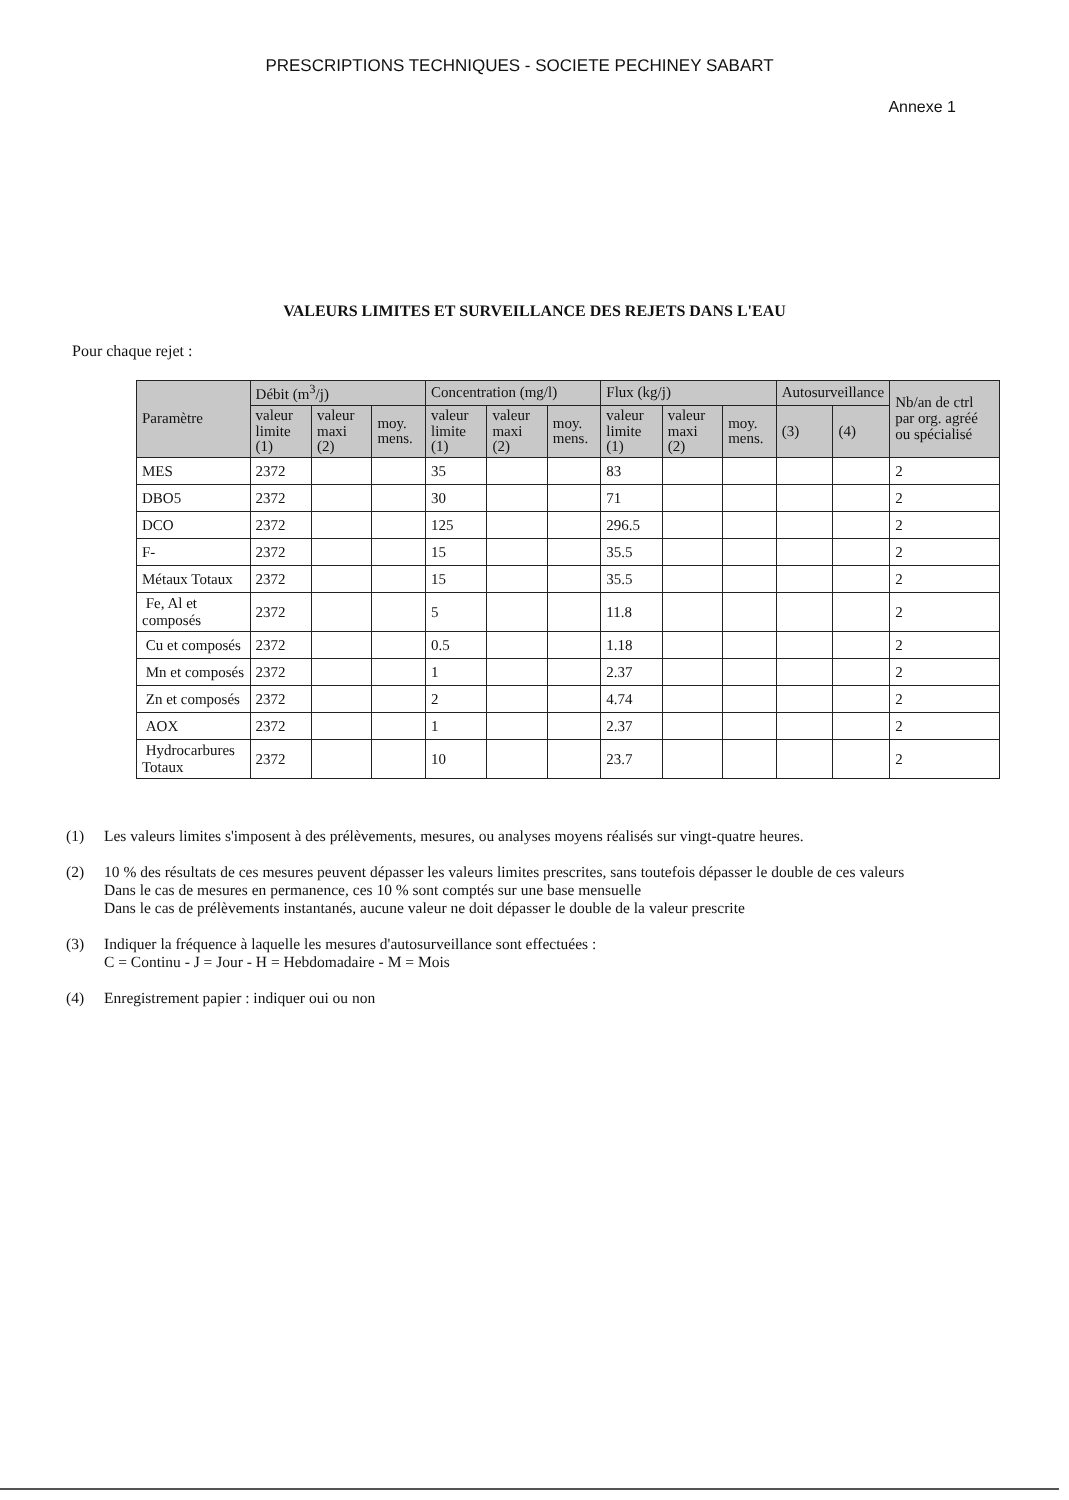PRESCRIPTIONS TECHNIQUES - SOCIETE PECHINEY SABART
Annexe 1
VALEURS LIMITES ET SURVEILLANCE DES REJETS DANS L'EAU
Pour chaque rejet :
| Paramètre | Débit (m<sup>3</sup>/j) | | | Concentration (mg/l) | | | Flux (kg/j) | | | Autosurveillance | | Nb/an de ctrl par org. agréé ou spécialisé |
| --- | --- | --- | --- | --- | --- | --- | --- | --- | --- | --- | --- | --- |
| | valeur limite (1) | valeur maxi (2) | moy. mens. | valeur limite (1) | valeur maxi (2) | moy. mens. | valeur limite (1) | valeur maxi (2) | moy. mens. | (3) | (4) | |
| MES | 2372 | | | 35 | | | 83 | | | | | 2 |
| DBO5 | 2372 | | | 30 | | | 71 | | | | | 2 |
| DCO | 2372 | | | 125 | | | 296.5 | | | | | 2 |
| F- | 2372 | | | 15 | | | 35.5 | | | | | 2 |
| Métaux Totaux | 2372 | | | 15 | | | 35.5 | | | | | 2 |
| Fe, Al et composés | 2372 | | | 5 | | | 11.8 | | | | | 2 |
| Cu et composés | 2372 | | | 0.5 | | | 1.18 | | | | | 2 |
| Mn et composés | 2372 | | | 1 | | | 2.37 | | | | | 2 |
| Zn et composés | 2372 | | | 2 | | | 4.74 | | | | | 2 |
| AOX | 2372 | | | 1 | | | 2.37 | | | | | 2 |
| Hydrocarbures Totaux | 2372 | | | 10 | | | 23.7 | | | | | 2 |
(1) Les valeurs limites s'imposent à des prélèvements, mesures, ou analyses moyens réalisés sur vingt-quatre heures.
(2) 10 % des résultats de ces mesures peuvent dépasser les valeurs limites prescrites, sans toutefois dépasser le double de ces valeurs
Dans le cas de mesures en permanence, ces 10 % sont comptés sur une base mensuelle
Dans le cas de prélèvements instantanés, aucune valeur ne doit dépasser le double de la valeur prescrite
(3) Indiquer la fréquence à laquelle les mesures d'autosurveillance sont effectuées :
C = Continu - J = Jour - H = Hebdomadaire - M = Mois
(4) Enregistrement papier : indiquer oui ou non